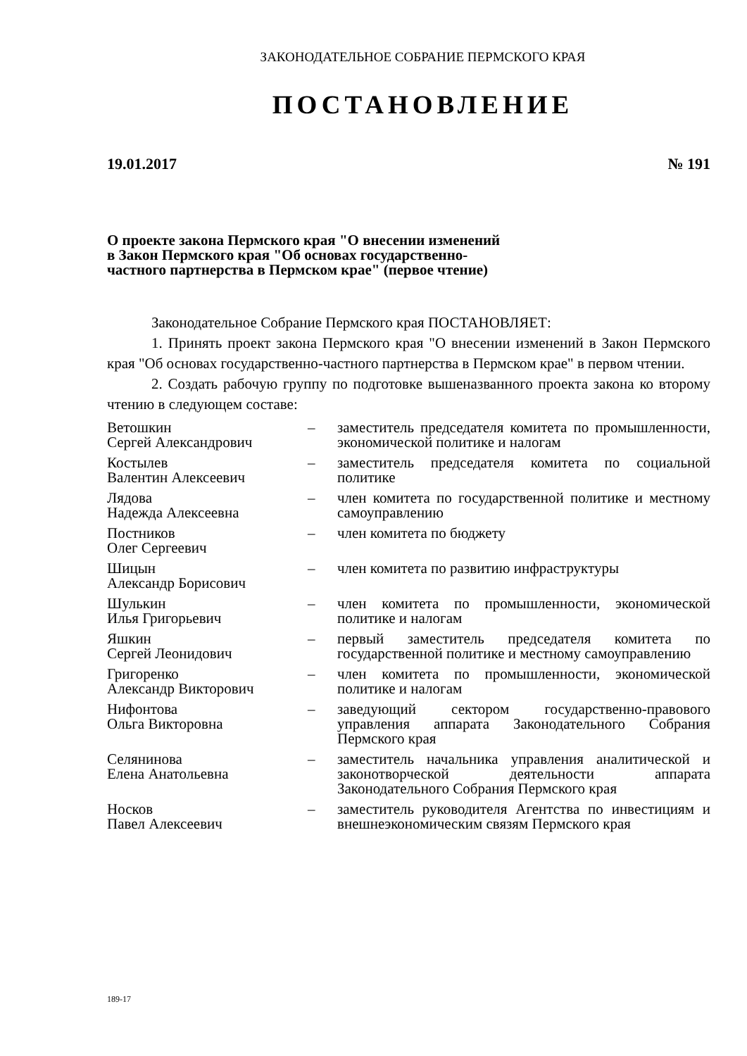ЗАКОНОДАТЕЛЬНОЕ СОБРАНИЕ ПЕРМСКОГО КРАЯ
ПОСТАНОВЛЕНИЕ
19.01.2017 № 191
О проекте закона Пермского края "О внесении изменений в Закон Пермского края "Об основах государственно-частного партнерства в Пермском крае" (первое чтение)
Законодательное Собрание Пермского края ПОСТАНОВЛЯЕТ:
1. Принять проект закона Пермского края "О внесении изменений в Закон Пермского края "Об основах государственно-частного партнерства в Пермском крае" в первом чтении.
2. Создать рабочую группу по подготовке вышеназванного проекта закона ко второму чтению в следующем составе:
| Ветошкин Сергей Александрович | – | заместитель председателя комитета по промышленности, экономической политике и налогам |
| Костылев Валентин Алексеевич | – | заместитель председателя комитета по социальной политике |
| Лядова Надежда Алексеевна | – | член комитета по государственной политике и местному самоуправлению |
| Постников Олег Сергеевич | – | член комитета по бюджету |
| Шицын Александр Борисович | – | член комитета по развитию инфраструктуры |
| Шулькин Илья Григорьевич | – | член комитета по промышленности, экономической политике и налогам |
| Яшкин Сергей Леонидович | – | первый заместитель председателя комитета по государственной политике и местному самоуправлению |
| Григоренко Александр Викторович | – | член комитета по промышленности, экономической политике и налогам |
| Нифонтова Ольга Викторовна | – | заведующий сектором государственно-правового управления аппарата Законодательного Собрания Пермского края |
| Селянинова Елена Анатольевна | – | заместитель начальника управления аналитической и законотворческой деятельности аппарата Законодательного Собрания Пермского края |
| Носков Павел Алексеевич | – | заместитель руководителя Агентства по инвестициям и внешнеэкономическим связям Пермского края |
189-17